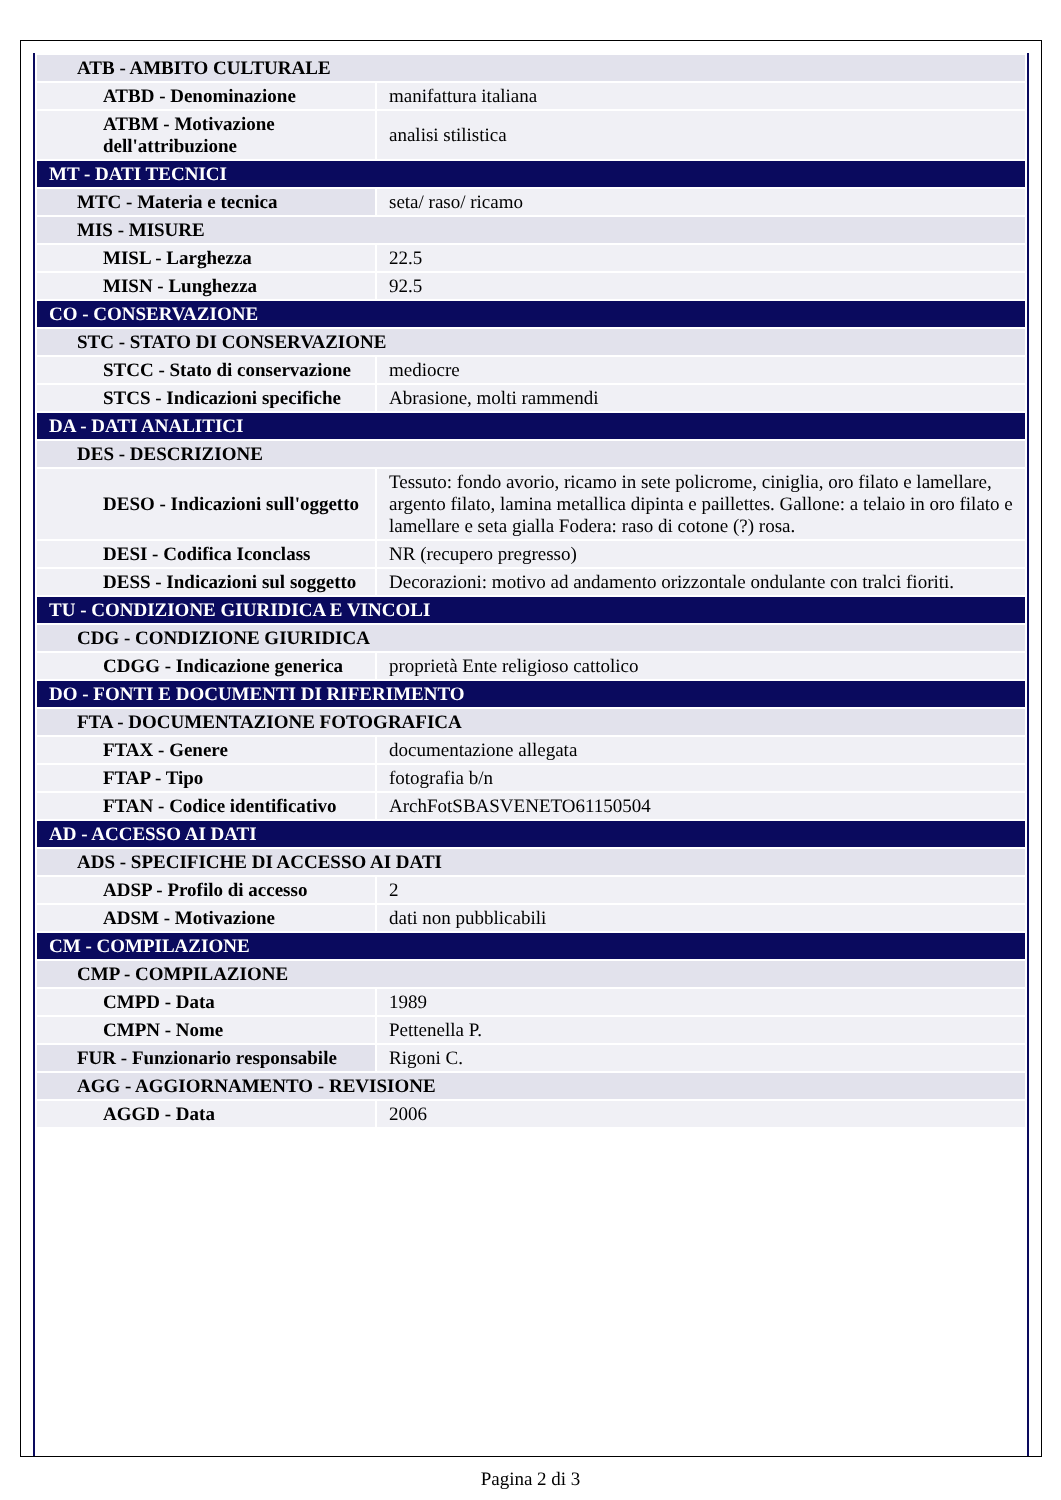| ATB - AMBITO CULTURALE | |
| ATBD - Denominazione | manifattura italiana |
| ATBM - Motivazione dell'attribuzione | analisi stilistica |
| MT - DATI TECNICI | |
| MTC - Materia e tecnica | seta/ raso/ ricamo |
| MIS - MISURE | |
| MISL - Larghezza | 22.5 |
| MISN - Lunghezza | 92.5 |
| CO - CONSERVAZIONE | |
| STC - STATO DI CONSERVAZIONE | |
| STCC - Stato di conservazione | mediocre |
| STCS - Indicazioni specifiche | Abrasione, molti rammendi |
| DA - DATI ANALITICI | |
| DES - DESCRIZIONE | |
| DESO - Indicazioni sull'oggetto | Tessuto: fondo avorio, ricamo in sete policrome, ciniglia, oro filato e lamellare, argento filato, lamina metallica dipinta e paillettes. Gallone: a telaio in oro filato e lamellare e seta gialla Fodera: raso di cotone (?) rosa. |
| DESI - Codifica Iconclass | NR (recupero pregresso) |
| DESS - Indicazioni sul soggetto | Decorazioni: motivo ad andamento orizzontale ondulante con tralci fioriti. |
| TU - CONDIZIONE GIURIDICA E VINCOLI | |
| CDG - CONDIZIONE GIURIDICA | |
| CDGG - Indicazione generica | proprietà Ente religioso cattolico |
| DO - FONTI E DOCUMENTI DI RIFERIMENTO | |
| FTA - DOCUMENTAZIONE FOTOGRAFICA | |
| FTAX - Genere | documentazione allegata |
| FTAP - Tipo | fotografia b/n |
| FTAN - Codice identificativo | ArchFotSBASVENETO61150504 |
| AD - ACCESSO AI DATI | |
| ADS - SPECIFICHE DI ACCESSO AI DATI | |
| ADSP - Profilo di accesso | 2 |
| ADSM - Motivazione | dati non pubblicabili |
| CM - COMPILAZIONE | |
| CMP - COMPILAZIONE | |
| CMPD - Data | 1989 |
| CMPN - Nome | Pettenella P. |
| FUR - Funzionario responsabile | Rigoni C. |
| AGG - AGGIORNAMENTO - REVISIONE | |
| AGGD - Data | 2006 |
Pagina 2 di 3